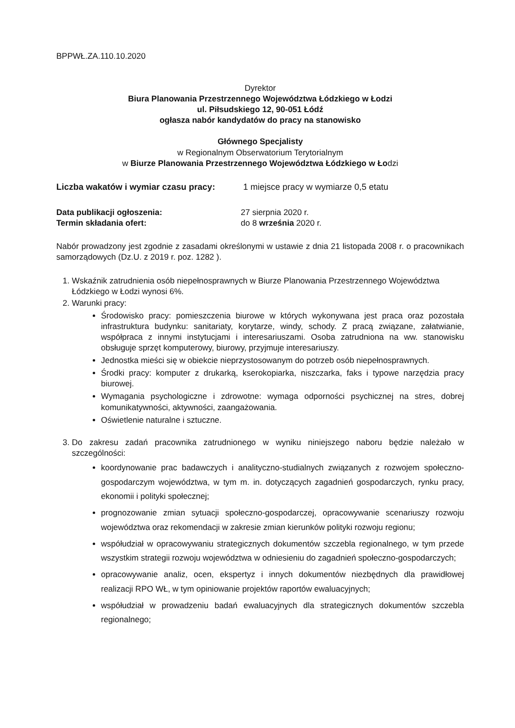BPPWŁ.ZA.110.10.2020
Dyrektor
Biura Planowania Przestrzennego Województwa Łódzkiego w Łodzi
ul. Piłsudskiego 12, 90-051 Łódź
ogłasza nabór kandydatów do pracy na stanowisko
Głównego Specjalisty
w Regionalnym Obserwatorium Terytorialnym
w Biurze Planowania Przestrzennego Województwa Łódzkiego w Łodzi
Liczba wakatów i wymiar czasu pracy: 1 miejsce pracy w wymiarze 0,5 etatu
Data publikacji ogłoszenia: 27 sierpnia 2020 r.
Termin składania ofert: do 8 września 2020 r.
Nabór prowadzony jest zgodnie z zasadami określonymi w ustawie z dnia 21 listopada 2008 r. o pracownikach samorządowych (Dz.U. z 2019 r. poz. 1282 ).
1. Wskaźnik zatrudnienia osób niepełnosprawnych w Biurze Planowania Przestrzennego Województwa Łódzkiego w Łodzi wynosi 6%.
2. Warunki pracy:
Środowisko pracy: pomieszczenia biurowe w których wykonywana jest praca oraz pozostała infrastruktura budynku: sanitariaty, korytarze, windy, schody. Z pracą związane, załatwianie, współpraca z innymi instytucjami i interesariuszami. Osoba zatrudniona na ww. stanowisku obsługuje sprzęt komputerowy, biurowy, przyjmuje interesariuszy.
Jednostka mieści się w obiekcie nieprzystosowanym do potrzeb osób niepełnosprawnych.
Środki pracy: komputer z drukarką, kserokopiarka, niszczarka, faks i typowe narzędzia pracy biurowej.
Wymagania psychologiczne i zdrowotne: wymaga odporności psychicznej na stres, dobrej komunikatywności, aktywności, zaangażowania.
Oświetlenie naturalne i sztuczne.
3. Do zakresu zadań pracownika zatrudnionego w wyniku niniejszego naboru będzie należało w szczególności:
koordynowanie prac badawczych i analityczno-studialnych związanych z rozwojem społeczno-gospodarczym województwa, w tym m. in. dotyczących zagadnień gospodarczych, rynku pracy, ekonomii i polityki społecznej;
prognozowanie zmian sytuacji społeczno-gospodarczej, opracowywanie scenariuszy rozwoju województwa oraz rekomendacji w zakresie zmian kierunków polityki rozwoju regionu;
współudział w opracowywaniu strategicznych dokumentów szczebla regionalnego, w tym przede wszystkim strategii rozwoju województwa w odniesieniu do zagadnień społeczno-gospodarczych;
opracowywanie analiz, ocen, ekspertyz i innych dokumentów niezbędnych dla prawidłowej realizacji RPO WŁ, w tym opiniowanie projektów raportów ewaluacyjnych;
współudział w prowadzeniu badań ewaluacyjnych dla strategicznych dokumentów szczebla regionalnego;